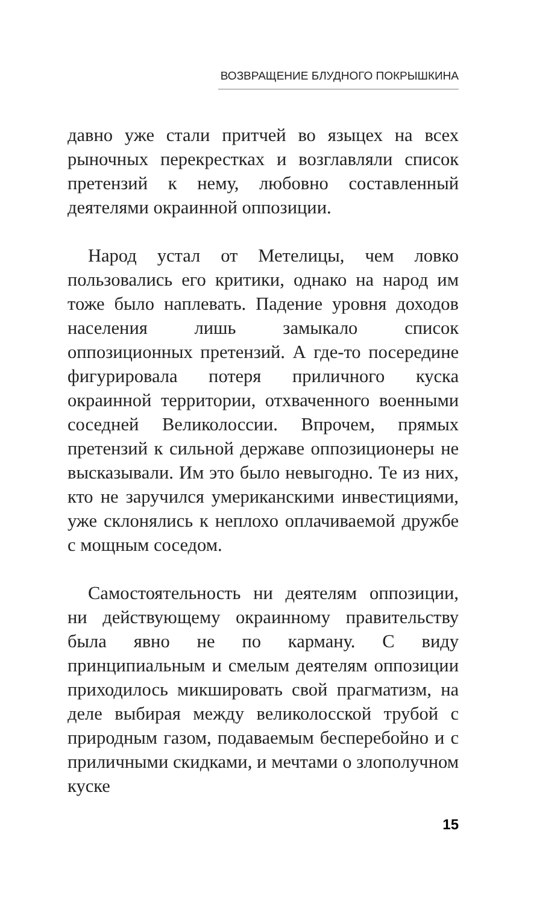ВОЗВРАЩЕНИЕ БЛУДНОГО ПОКРЫШКИНА
давно уже стали притчей во языцех на всех рыночных перекрестках и возглавляли список претензий к нему, любовно составленный деятелями окраинной оппозиции.
Народ устал от Метелицы, чем ловко пользовались его критики, однако на народ им тоже было наплевать. Падение уровня доходов населения лишь замыкало список оппозиционных претензий. А где-то посередине фигурировала потеря приличного куска окраинной территории, отхваченного военными соседней Великолоссии. Впрочем, прямых претензий к сильной державе оппозиционеры не высказывали. Им это было невыгодно. Те из них, кто не заручился умериканскими инвестициями, уже склонялись к неплохо оплачиваемой дружбе с мощным соседом.
Самостоятельность ни деятелям оппозиции, ни действующему окраинному правительству была явно не по карману. С виду принципиальным и смелым деятелям оппозиции приходилось микшировать свой прагматизм, на деле выбирая между великолосской трубой с природным газом, подаваемым бесперебойно и с приличными скидками, и мечтами о злополучном куске
15